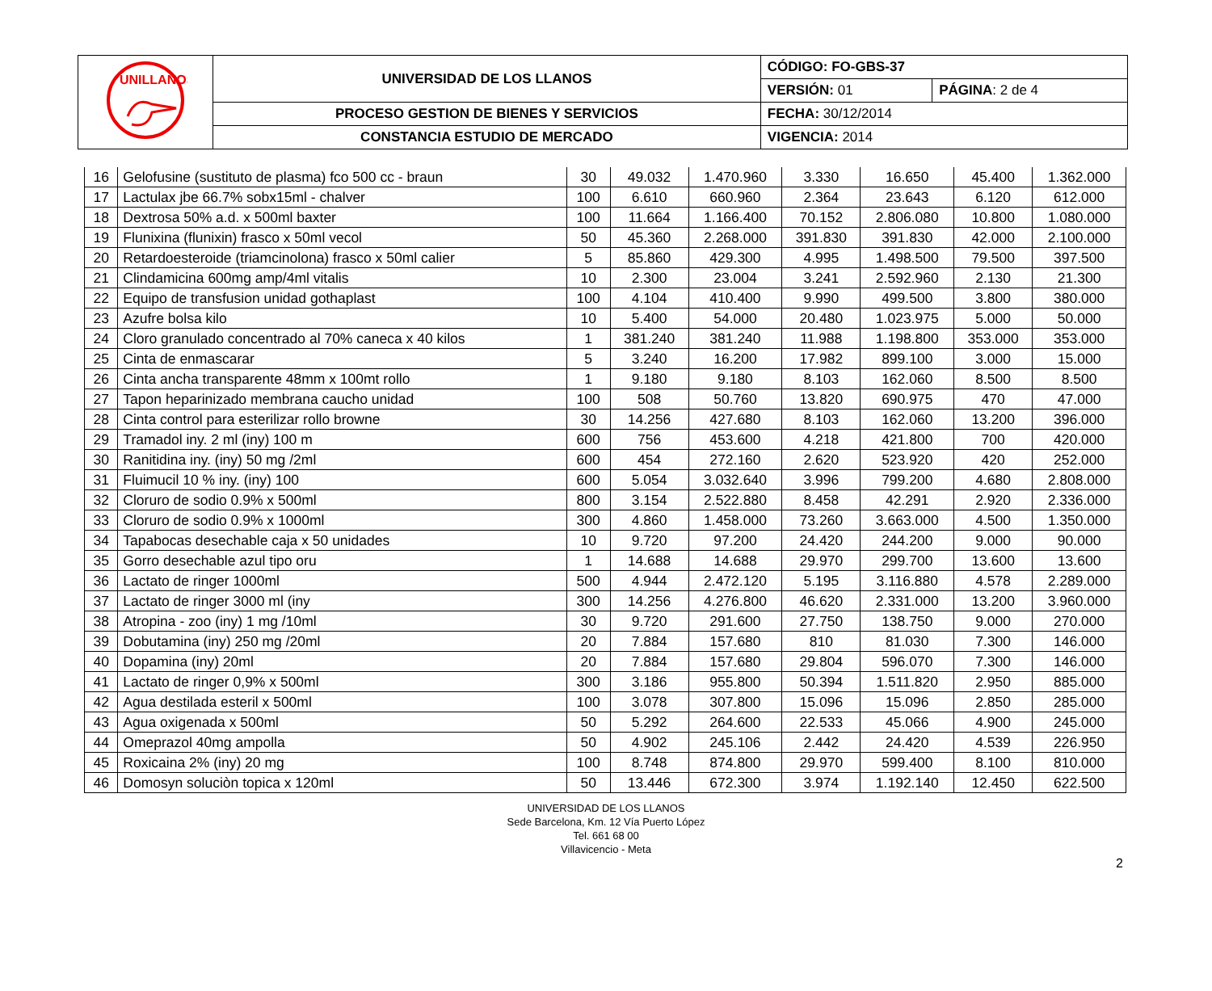| UNILLANOS | UNIVERSIDAD DE LOS LLANOS | CÓDIGO: FO-GBS-37 | |
| | | VERSIÓN: 01 | PÁGINA : 2 de 4 |
| | PROCESO GESTION DE BIENES Y SERVICIOS | FECHA: 30/12/2014 | |
| | CONSTANCIA ESTUDIO DE MERCADO | VIGENCIA: 2014 | |
| 16 | Gelofusine (sustituto de plasma) fco 500 cc - braun | 30 | 49.032 | 1.470.960 | 3.330 | 16.650 | 45.400 | 1.362.000 |
| 17 | Lactulax jbe 66.7% sobx15ml - chalver | 100 | 6.610 | 660.960 | 2.364 | 23.643 | 6.120 | 612.000 |
| 18 | Dextrosa 50% a.d. x 500ml baxter | 100 | 11.664 | 1.166.400 | 70.152 | 2.806.080 | 10.800 | 1.080.000 |
| 19 | Flunixina (flunixin) frasco x 50ml vecol | 50 | 45.360 | 2.268.000 | 391.830 | 391.830 | 42.000 | 2.100.000 |
| 20 | Retardoesteroide (triamcinolona) frasco x 50ml calier | 5 | 85.860 | 429.300 | 4.995 | 1.498.500 | 79.500 | 397.500 |
| 21 | Clindamicina 600mg amp/4ml vitalis | 10 | 2.300 | 23.004 | 3.241 | 2.592.960 | 2.130 | 21.300 |
| 22 | Equipo de transfusion unidad gothaplast | 100 | 4.104 | 410.400 | 9.990 | 499.500 | 3.800 | 380.000 |
| 23 | Azufre bolsa kilo | 10 | 5.400 | 54.000 | 20.480 | 1.023.975 | 5.000 | 50.000 |
| 24 | Cloro granulado concentrado al 70% caneca x 40 kilos | 1 | 381.240 | 381.240 | 11.988 | 1.198.800 | 353.000 | 353.000 |
| 25 | Cinta de enmascarar | 5 | 3.240 | 16.200 | 17.982 | 899.100 | 3.000 | 15.000 |
| 26 | Cinta ancha transparente 48mm x 100mt rollo | 1 | 9.180 | 9.180 | 8.103 | 162.060 | 8.500 | 8.500 |
| 27 | Tapon heparinizado membrana caucho unidad | 100 | 508 | 50.760 | 13.820 | 690.975 | 470 | 47.000 |
| 28 | Cinta control para esterilizar rollo browne | 30 | 14.256 | 427.680 | 8.103 | 162.060 | 13.200 | 396.000 |
| 29 | Tramadol iny. 2 ml (iny) 100 m | 600 | 756 | 453.600 | 4.218 | 421.800 | 700 | 420.000 |
| 30 | Ranitidina iny. (iny) 50 mg /2ml | 600 | 454 | 272.160 | 2.620 | 523.920 | 420 | 252.000 |
| 31 | Fluimucil 10 % iny. (iny) 100 | 600 | 5.054 | 3.032.640 | 3.996 | 799.200 | 4.680 | 2.808.000 |
| 32 | Cloruro de sodio 0.9% x 500ml | 800 | 3.154 | 2.522.880 | 8.458 | 42.291 | 2.920 | 2.336.000 |
| 33 | Cloruro de sodio 0.9% x 1000ml | 300 | 4.860 | 1.458.000 | 73.260 | 3.663.000 | 4.500 | 1.350.000 |
| 34 | Tapabocas desechable caja x 50 unidades | 10 | 9.720 | 97.200 | 24.420 | 244.200 | 9.000 | 90.000 |
| 35 | Gorro desechable azul tipo oru | 1 | 14.688 | 14.688 | 29.970 | 299.700 | 13.600 | 13.600 |
| 36 | Lactato de ringer 1000ml | 500 | 4.944 | 2.472.120 | 5.195 | 3.116.880 | 4.578 | 2.289.000 |
| 37 | Lactato de ringer 3000 ml (iny | 300 | 14.256 | 4.276.800 | 46.620 | 2.331.000 | 13.200 | 3.960.000 |
| 38 | Atropina - zoo (iny) 1 mg /10ml | 30 | 9.720 | 291.600 | 27.750 | 138.750 | 9.000 | 270.000 |
| 39 | Dobutamina (iny) 250 mg /20ml | 20 | 7.884 | 157.680 | 810 | 81.030 | 7.300 | 146.000 |
| 40 | Dopamina (iny) 20ml | 20 | 7.884 | 157.680 | 29.804 | 596.070 | 7.300 | 146.000 |
| 41 | Lactato de ringer 0,9% x 500ml | 300 | 3.186 | 955.800 | 50.394 | 1.511.820 | 2.950 | 885.000 |
| 42 | Agua destilada esteril x 500ml | 100 | 3.078 | 307.800 | 15.096 | 15.096 | 2.850 | 285.000 |
| 43 | Agua oxigenada x 500ml | 50 | 5.292 | 264.600 | 22.533 | 45.066 | 4.900 | 245.000 |
| 44 | Omeprazol 40mg ampolla | 50 | 4.902 | 245.106 | 2.442 | 24.420 | 4.539 | 226.950 |
| 45 | Roxicaina 2% (iny) 20 mg | 100 | 8.748 | 874.800 | 29.970 | 599.400 | 8.100 | 810.000 |
| 46 | Domosyn soluciòn topica x 120ml | 50 | 13.446 | 672.300 | 3.974 | 1.192.140 | 12.450 | 622.500 |
UNIVERSIDAD DE LOS LLANOS
Sede Barcelona, Km. 12 Vía Puerto López
Tel. 661 68 00
Villavicencio - Meta
2